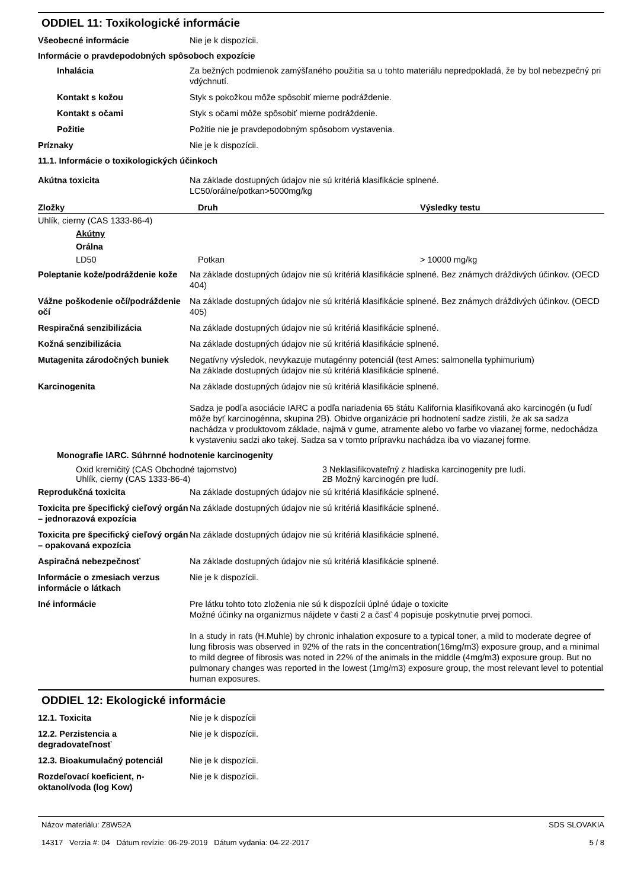ODDIEL 11: Toxikologické informácie
Všeobecné informácie Nie je k dispozícii.
Informácie o pravdepodobných spôsoboch expozície
Inhalácia Za bežných podmienok zamýšľaného použitia sa u tohto materiálu nepredpokladá, že by bol nebezpečný pri vdýchnutí.
Kontakt s kožou Styk s pokožkou môže spôsobiť mierne podráždenie.
Kontakt s očami Styk s očami môže spôsobiť mierne podráždenie.
Požitie Požitie nie je pravdepodobným spôsobom vystavenia.
Príznaky Nie je k dispozícii.
11.1. Informácie o toxikologických účinkoch
Akútna toxicita Na základe dostupných údajov nie sú kritériá klasifikácie splnené.
LC50/orálne/potkan>5000mg/kg
| Zložky | Druh | Výsledky testu |
| --- | --- | --- |
| Uhlík, cierny (CAS 1333-86-4) | | |
| Akútny | | |
| Orálna | | |
| LD50 | Potkan | > 10000 mg/kg |
Poleptanie kože/podráždenie kože
Na základe dostupných údajov nie sú kritériá klasifikácie splnené. Bez známych dráždivých účinkov. (OECD 404)
Vážne poškodenie očí/podráždenie očí
Na základe dostupných údajov nie sú kritériá klasifikácie splnené. Bez známych dráždivých účinkov. (OECD 405)
Respiračná senzibilizácia Na základe dostupných údajov nie sú kritériá klasifikácie splnené.
Kožná senzibilizácia Na základe dostupných údajov nie sú kritériá klasifikácie splnené.
Mutagenita zárodočných buniek Negatívny výsledok, nevykazuje mutagénny potenciál (test Ames: salmonella typhimurium)
Na základe dostupných údajov nie sú kritériá klasifikácie splnené.
Karcinogenita Na základe dostupných údajov nie sú kritériá klasifikácie splnené.
Sadza je podľa asociácie IARC a podľa nariadenia 65 štátu Kalifornia klasifikovaná ako karcinogén (u ľudí môže byť karcinogénna, skupina 2B). Obidve organizácie pri hodnotení sadze zistili, že ak sa sadza nachádza v produktovom základe, najmä v gume, atramente alebo vo farbe vo viazanej forme, nedochádza k vystaveniu sadzi ako takej. Sadza sa v tomto prípravku nachádza iba vo viazanej forme.
Monografie IARC. Súhrnné hodnotenie karcinogenity
| Oxid kremičitý (CAS Obchodné tajomstvo) | 3 Neklasifikovateľný z hladiska karcinogenity pre ludí. |
| Uhlík, cierny (CAS 1333-86-4) | 2B Možný karcinogén pre ludí. |
Reprodukčná toxicita Na základe dostupných údajov nie sú kritériá klasifikácie splnené.
Toxicita pre špecifický cieľový orgán – jednorazová expozícia
Na základe dostupných údajov nie sú kritériá klasifikácie splnené.
Toxicita pre špecifický cieľový orgán – opakovaná expozícia
Na základe dostupných údajov nie sú kritériá klasifikácie splnené.
Aspiračná nebezpečnosť Na základe dostupných údajov nie sú kritériá klasifikácie splnené.
Informácie o zmesiach verzus informácie o látkach
Nie je k dispozícii.
Iné informácie Pre látku tohto toto zloženia nie sú k dispozícii úplné údaje o toxicite
Možné účinky na organizmus nájdete v časti 2 a časť 4 popisuje poskytnutie prvej pomoci.
In a study in rats (H.Muhle) by chronic inhalation exposure to a typical toner, a mild to moderate degree of lung fibrosis was observed in 92% of the rats in the concentration(16mg/m3) exposure group, and a minimal to mild degree of fibrosis was noted in 22% of the animals in the middle (4mg/m3) exposure group. But no pulmonary changes was reported in the lowest (1mg/m3) exposure group, the most relevant level to potential human exposures.
ODDIEL 12: Ekologické informácie
12.1. Toxicita Nie je k dispozícii
12.2. Perzistencia a degradovateľnosť
Nie je k dispozícii.
12.3. Bioakumulačný potenciál Nie je k dispozícii.
Rozdeľovací koeficient, n-oktanol/voda (log Kow)
Nie je k dispozícii.
Názov materiálu: Z8W52A
14317 Verzia #: 04 Dátum revízie: 06-29-2019 Dátum vydania: 04-22-2017
SDS SLOVAKIA
5 / 8